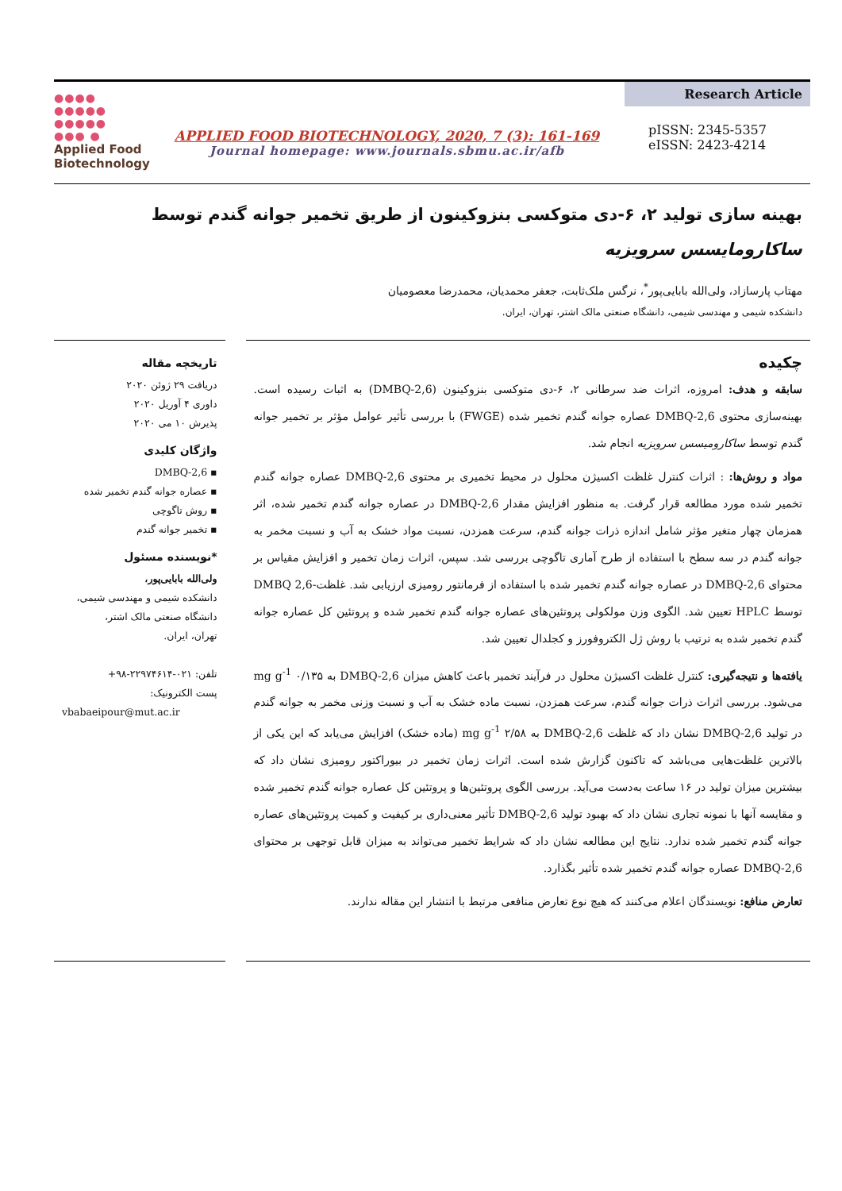●●●●
●●●●●
●●●●●
●●● ●
Applied Food
Biotechnology
APPLIED FOOD BIOTECHNOLOGY, 2020, 7 (3): 161-169
Journal homepage: www.journals.sbmu.ac.ir/afb
Research Article
pISSN: 2345-5357
eISSN: 2423-4214
بهینه سازی تولید ۲، ۶-دی متوکسی بنزوکینون از طریق تخمیر جوانه گندم توسط
ساکارومایسس سرویزیه
مهتاب پارسازاد، ولی‌الله بابایی‌پور<sup>*</sup>، نرگس ملک‌ثابت، جعفر محمدیان، محمدرضا معصومیان
دانشکده شیمی و مهندسی شیمی، دانشگاه صنعتی مالک اشتر، تهران، ایران.
چکیده
سابقه و هدف: امروزه، اثرات ضد سرطانی ۲، ۶-دی متوکسی بنزوکینون (2,6-DMBQ) به اثبات رسیده است. بهینه‌سازی محتوی 2,6-DMBQ عصاره جوانه گندم تخمیر شده (FWGE) با بررسی تأثیر عوامل مؤثر بر تخمیر جوانه گندم توسط ساکارومیسس سرویزیه انجام شد.
مواد و روش‌ها: : اثرات کنترل غلظت اکسیژن محلول در محیط تخمیری بر محتوی 2,6-DMBQ عصاره جوانه گندم تخمیر شده مورد مطالعه قرار گرفت. به منظور افزایش مقدار 2,6-DMBQ در عصاره جوانه گندم تخمیر شده، اثر همزمان چهار متغیر مؤثر شامل اندازه ذرات جوانه گندم، سرعت همزدن، نسبت مواد خشک به آب و نسبت مخمر به جوانه گندم در سه سطح با استفاده از طرح آماری تاگوچی بررسی شد. سپس، اثرات زمان تخمیر و افزایش مقیاس بر محتوای 2,6-DMBQ در عصاره جوانه گندم تخمیر شده با استفاده از فرمانتور رومیزی ارزیابی شد. غلظت-2,6 DMBQ توسط HPLC تعیین شد. الگوی وزن مولکولی پروتئین‌های عصاره جوانه گندم تخمیر شده و پروتئین کل عصاره جوانه گندم تخمیر شده به ترتیب با روش ژل الکتروفورز و کجلدال تعیین شد.
یافته‌ها و نتیجه‌گیری: کنترل غلظت اکسیژن محلول در فرآیند تخمیر باعث کاهش میزان 2,6-DMBQ به ۰/۱۳۵ mg g<sup>-1</sup> می‌شود. بررسی اثرات ذرات جوانه گندم، سرعت همزدن، نسبت ماده خشک به آب و نسبت وزنی مخمر به جوانه گندم در تولید 2,6-DMBQ نشان داد که غلظت 2,6-DMBQ به mg g<sup>-1</sup> ۲/۵۸ (ماده خشک) افزایش می‌یابد که این یکی از بالاترین غلظت‌هایی می‌باشد که تاکنون گزارش شده است. اثرات زمان تخمیر در بیوراکتور رومیزی نشان داد که بیشترین میزان تولید در ۱۶ ساعت به‌دست می‌آید. بررسی الگوی پروتئین‌ها و پروتئین کل عصاره جوانه گندم تخمیر شده و مقایسه آنها با نمونه تجاری نشان داد که بهبود تولید 2,6-DMBQ تأثیر معنی‌داری بر کیفیت و کمیت پروتئین‌های عصاره جوانه گندم تخمیر شده ندارد. نتایج این مطالعه نشان داد که شرایط تخمیر می‌تواند به میزان قابل توجهی بر محتوای 2,6-DMBQ عصاره جوانه گندم تخمیر شده تأثیر بگذارد.
تعارض منافع: نویسندگان اعلام می‌کنند که هیچ نوع تعارض منافعی مرتبط با انتشار این مقاله ندارند.
تاریخچه مقاله
دریافت ۲۹ ژوئن ۲۰۲۰
داوری ۴ آوریل ۲۰۲۰
پذیرش ۱۰ می ۲۰۲۰
واژگان کلیدی
▪ 2,6-DMBQ
▪ عصاره جوانه گندم تخمیر شده
▪ روش تاگوچی
▪ تخمیر جوانه گندم
*نویسنده مسئول
ولی‌الله بابایی‌پور،
دانشکده شیمی و مهندسی شیمی،
دانشگاه صنعتی مالک اشتر،
تهران، ایران.
تلفن: ۰۲۱-۲۲۹۷۴۶۱۴-۹۸+
پست الکترونیک:
vbabaeipour@mut.ac.ir